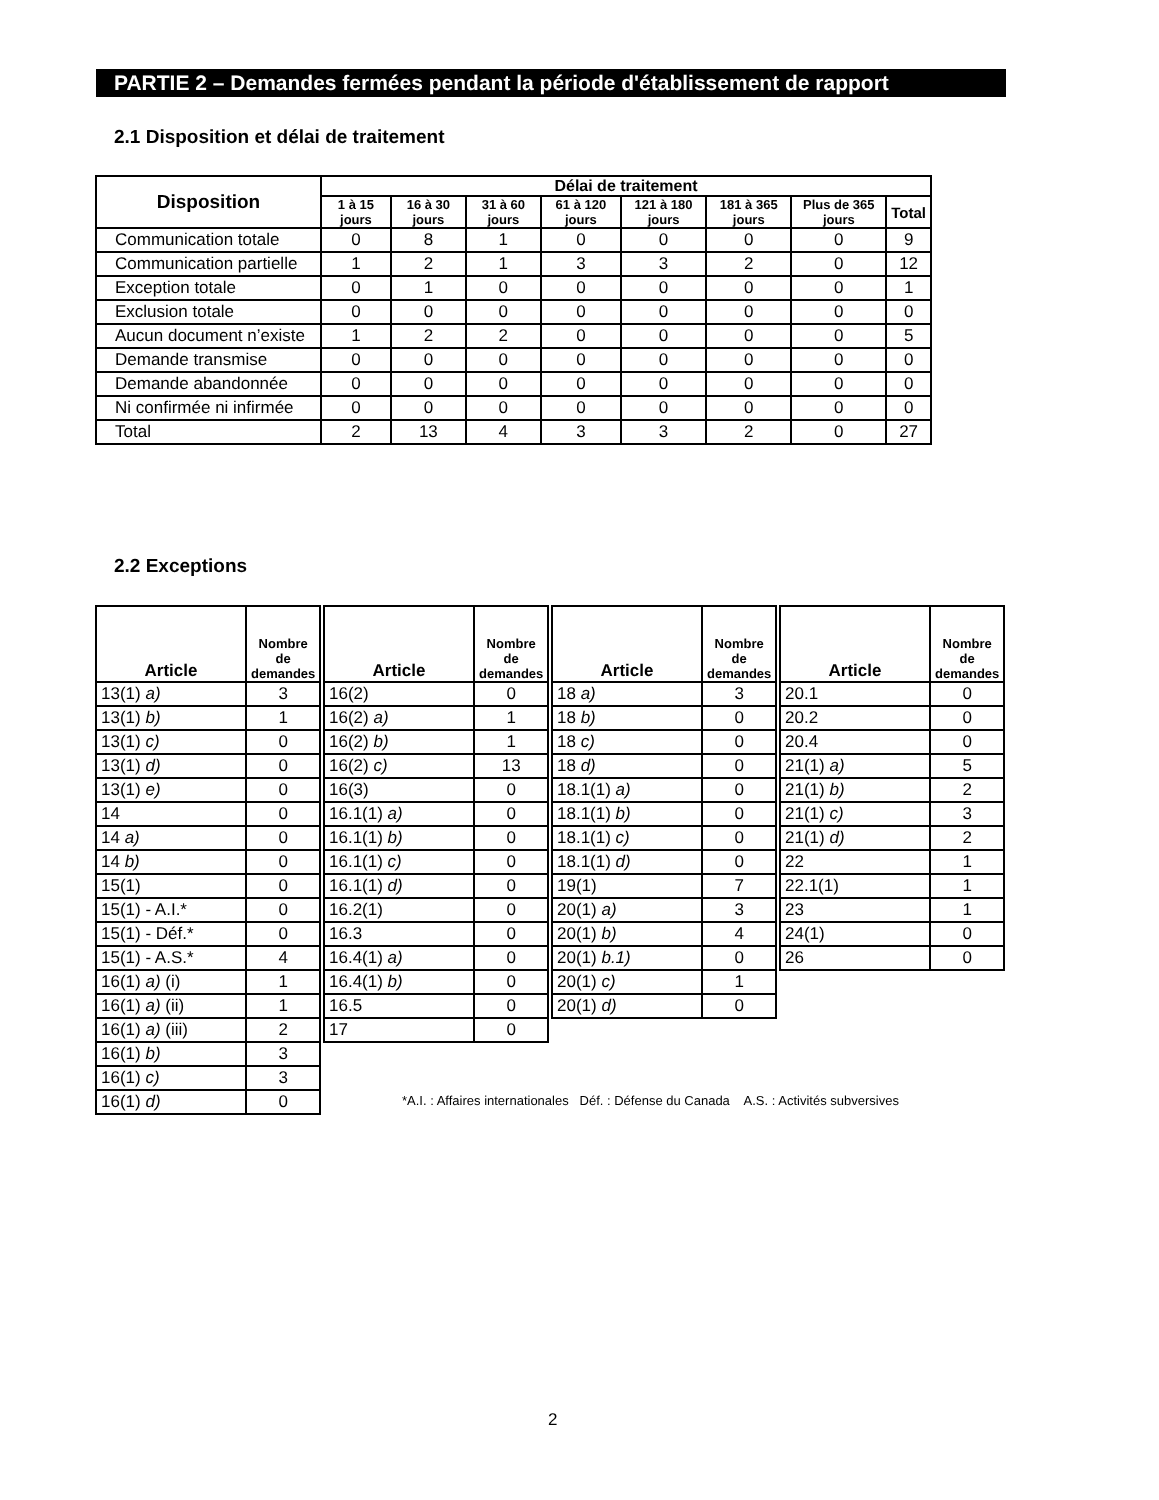PARTIE 2 – Demandes fermées pendant la période d'établissement de rapport
2.1 Disposition et délai de traitement
| Disposition | Délai de traitement | | | | | | | |
| --- | --- | --- | --- | --- | --- | --- | --- | --- |
| | 1 à 15 jours | 16 à 30 jours | 31 à 60 jours | 61 à 120 jours | 121 à 180 jours | 181 à 365 jours | Plus de 365 jours | Total |
| Communication totale | 0 | 8 | 1 | 0 | 0 | 0 | 0 | 9 |
| Communication partielle | 1 | 2 | 1 | 3 | 3 | 2 | 0 | 12 |
| Exception totale | 0 | 1 | 0 | 0 | 0 | 0 | 0 | 1 |
| Exclusion totale | 0 | 0 | 0 | 0 | 0 | 0 | 0 | 0 |
| Aucun document n’existe | 1 | 2 | 2 | 0 | 0 | 0 | 0 | 5 |
| Demande transmise | 0 | 0 | 0 | 0 | 0 | 0 | 0 | 0 |
| Demande abandonnée | 0 | 0 | 0 | 0 | 0 | 0 | 0 | 0 |
| Ni confirmée ni infirmée | 0 | 0 | 0 | 0 | 0 | 0 | 0 | 0 |
| Total | 2 | 13 | 4 | 3 | 3 | 2 | 0 | 27 |
2.2 Exceptions
| Article | Nombre de demandes |
| --- | --- |
| 13(1) a) | 3 |
| 13(1) b) | 1 |
| 13(1) c) | 0 |
| 13(1) d) | 0 |
| 13(1) e) | 0 |
| 14 | 0 |
| 14 a) | 0 |
| 14 b) | 0 |
| 15(1) | 0 |
| 15(1) - A.I.* | 0 |
| 15(1) - Déf.* | 0 |
| 15(1) - A.S.* | 4 |
| 16(1) a) (i) | 1 |
| 16(1) a) (ii) | 1 |
| 16(1) a) (iii) | 2 |
| 16(1) b) | 3 |
| 16(1) c) | 3 |
| 16(1) d) | 0 |
| Article | Nombre de demandes |
| --- | --- |
| 16(2) | 0 |
| 16(2) a) | 1 |
| 16(2) b) | 1 |
| 16(2) c) | 13 |
| 16(3) | 0 |
| 16.1(1) a) | 0 |
| 16.1(1) b) | 0 |
| 16.1(1) c) | 0 |
| 16.1(1) d) | 0 |
| 16.2(1) | 0 |
| 16.3 | 0 |
| 16.4(1) a) | 0 |
| 16.4(1) b) | 0 |
| 16.5 | 0 |
| 17 | 0 |
| Article | Nombre de demandes |
| --- | --- |
| 18 a) | 3 |
| 18 b) | 0 |
| 18 c) | 0 |
| 18 d) | 0 |
| 18.1(1) a) | 0 |
| 18.1(1) b) | 0 |
| 18.1(1) c) | 0 |
| 18.1(1) d) | 0 |
| 19(1) | 7 |
| 20(1) a) | 3 |
| 20(1) b) | 4 |
| 20(1) b.1) | 0 |
| 20(1) c) | 1 |
| 20(1) d) | 0 |
| Article | Nombre de demandes |
| --- | --- |
| 20.1 | 0 |
| 20.2 | 0 |
| 20.4 | 0 |
| 21(1) a) | 5 |
| 21(1) b) | 2 |
| 21(1) c) | 3 |
| 21(1) d) | 2 |
| 22 | 1 |
| 22.1(1) | 1 |
| 23 | 1 |
| 24(1) | 0 |
| 26 | 0 |
*A.I. : Affaires internationales Déf. : Défense du Canada A.S. : Activités subversives
2